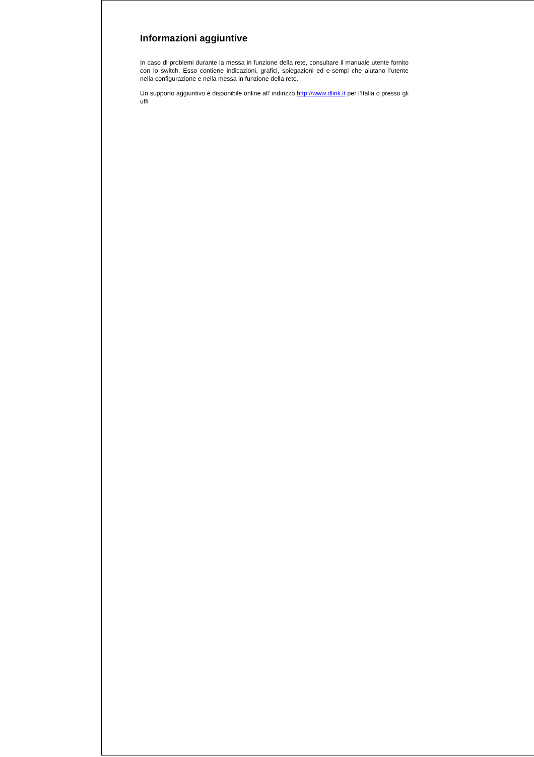Informazioni aggiuntive
In caso di problemi durante la messa in funzione della rete, consultare il manuale utente fornito con lo switch. Esso contiene indicazioni, grafici, spiegazioni ed e-sempi che aiutano l’utente nella configurazione e nella messa in funzione della rete.
Un supporto aggiuntivo è disponibile online all’ indirizzo http://www.dlink.it per l’Italia o presso gli uffi